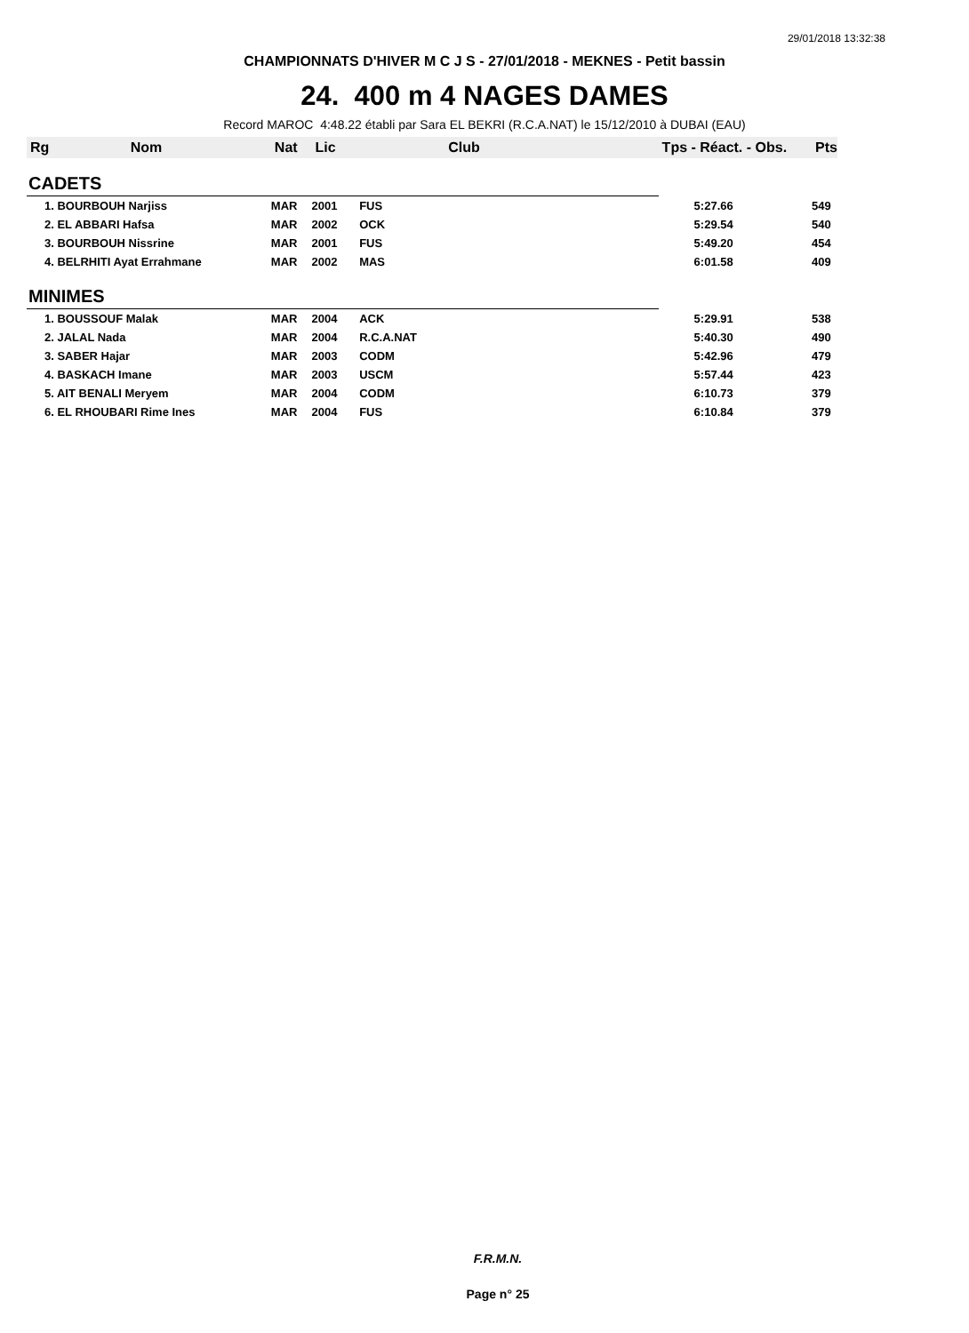29/01/2018 13:32:38
CHAMPIONNATS D'HIVER M C J S - 27/01/2018 - MEKNES - Petit bassin
24. 400 m 4 NAGES DAMES
Record MAROC 4:48.22 établi par Sara EL BEKRI (R.C.A.NAT) le 15/12/2010 à DUBAI (EAU)
| Rg | Nom | Nat | Lic | Club | Tps - Réact. - Obs. | Pts |
| --- | --- | --- | --- | --- | --- | --- |
| CADETS | | | | | | |
| 1. BOURBOUH Narjiss | | MAR | 2001 | FUS | 5:27.66 | 549 |
| 2. EL ABBARI Hafsa | | MAR | 2002 | OCK | 5:29.54 | 540 |
| 3. BOURBOUH Nissrine | | MAR | 2001 | FUS | 5:49.20 | 454 |
| 4. BELRHITI Ayat Errahmane | | MAR | 2002 | MAS | 6:01.58 | 409 |
| MINIMES | | | | | | |
| 1. BOUSSOUF Malak | | MAR | 2004 | ACK | 5:29.91 | 538 |
| 2. JALAL Nada | | MAR | 2004 | R.C.A.NAT | 5:40.30 | 490 |
| 3. SABER Hajar | | MAR | 2003 | CODM | 5:42.96 | 479 |
| 4. BASKACH Imane | | MAR | 2003 | USCM | 5:57.44 | 423 |
| 5. AIT BENALI Meryem | | MAR | 2004 | CODM | 6:10.73 | 379 |
| 6. EL RHOUBARI Rime Ines | | MAR | 2004 | FUS | 6:10.84 | 379 |
F.R.M.N.
Page n° 25